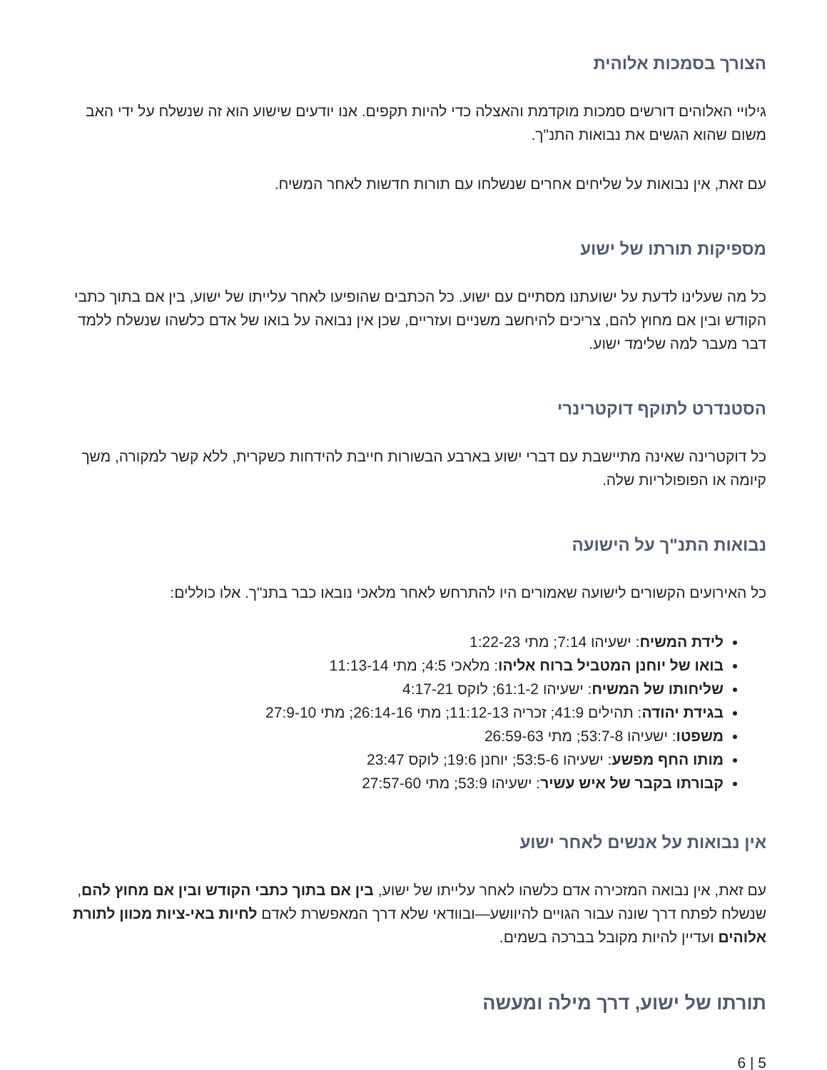הצורך בסמכות אלוהית
גילויי האלוהים דורשים סמכות מוקדמת והאצלה כדי להיות תקפים. אנו יודעים שישוע הוא זה שנשלח על ידי האב משום שהוא הגשים את נבואות התנ"ך.
עם זאת, אין נבואות על שליחים אחרים שנשלחו עם תורות חדשות לאחר המשיח.
מספיקות תורתו של ישוע
כל מה שעלינו לדעת על ישועתנו מסתיים עם ישוע. כל הכתבים שהופיעו לאחר עלייתו של ישוע, בין אם בתוך כתבי הקודש ובין אם מחוץ להם, צריכים להיחשב משניים ועזריים, שכן אין נבואה על בואו של אדם כלשהו שנשלח ללמד דבר מעבר למה שלימד ישוע.
הסטנדרט לתוקף דוקטרינרי
כל דוקטרינה שאינה מתיישבת עם דברי ישוע בארבע הבשורות חייבת להידחות כשקרית, ללא קשר למקורה, משך קיומה או הפופולריות שלה.
נבואות התנ"ך על הישועה
כל האירועים הקשורים לישועה שאמורים היו להתרחש לאחר מלאכי נובאו כבר בתנ"ך. אלו כוללים:
לידת המשיח: ישעיהו 7:14; מתי 1:22-23
בואו של יוחנן המטביל ברוח אליהו: מלאכי 4:5; מתי 11:13-14
שליחותו של המשיח: ישעיהו 61:1-2; לוקס 4:17-21
בגידת יהודה: תהילים 41:9; זכריה 11:12-13; מתי 26:14-16; מתי 27:9-10
משפטו: ישעיהו 53:7-8; מתי 26:59-63
מותו החף מפשע: ישעיהו 53:5-6; יוחנן 19:6; לוקס 23:47
קבורתו בקבר של איש עשיר: ישעיהו 53:9; מתי 27:57-60
אין נבואות על אנשים לאחר ישוע
עם זאת, אין נבואה המזכירה אדם כלשהו לאחר עלייתו של ישוע, בין אם בתוך כתבי הקודש ובין אם מחוץ להם, שנשלח לפתח דרך שונה עבור הגויים להיוושע—ובוודאי שלא דרך המאפשרת לאדם לחיות באי-ציות מכוון לתורת אלוהים ועדיין להיות מקובל בברכה בשמים.
תורתו של ישוע, דרך מילה ומעשה
5 | 6